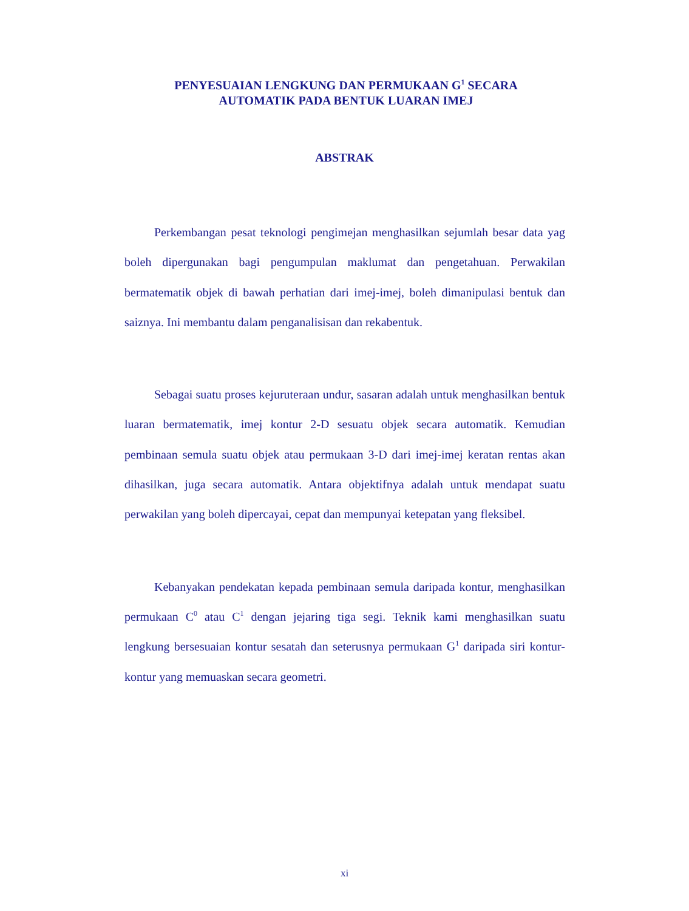PENYESUAIAN LENGKUNG DAN PERMUKAAN G<sup>1</sup> SECARA
AUTOMATIK PADA BENTUK LUARAN IMEJ
ABSTRAK
Perkembangan pesat teknologi pengimejan menghasilkan sejumlah besar data yag boleh dipergunakan bagi pengumpulan maklumat dan pengetahuan. Perwakilan bermatematik objek di bawah perhatian dari imej-imej, boleh dimanipulasi bentuk dan saiznya. Ini membantu dalam penganalisisan dan rekabentuk.
Sebagai suatu proses kejuruteraan undur, sasaran adalah untuk menghasilkan bentuk luaran bermatematik, imej kontur 2-D sesuatu objek secara automatik. Kemudian pembinaan semula suatu objek atau permukaan 3-D dari imej-imej keratan rentas akan dihasilkan, juga secara automatik. Antara objektifnya adalah untuk mendapat suatu perwakilan yang boleh dipercayai, cepat dan mempunyai ketepatan yang fleksibel.
Kebanyakan pendekatan kepada pembinaan semula daripada kontur, menghasilkan permukaan C<sup>0</sup> atau C<sup>1</sup> dengan jejaring tiga segi. Teknik kami menghasilkan suatu lengkung bersesuaian kontur sesatah dan seterusnya permukaan G<sup>1</sup> daripada siri kontur-kontur yang memuaskan secara geometri.
xi